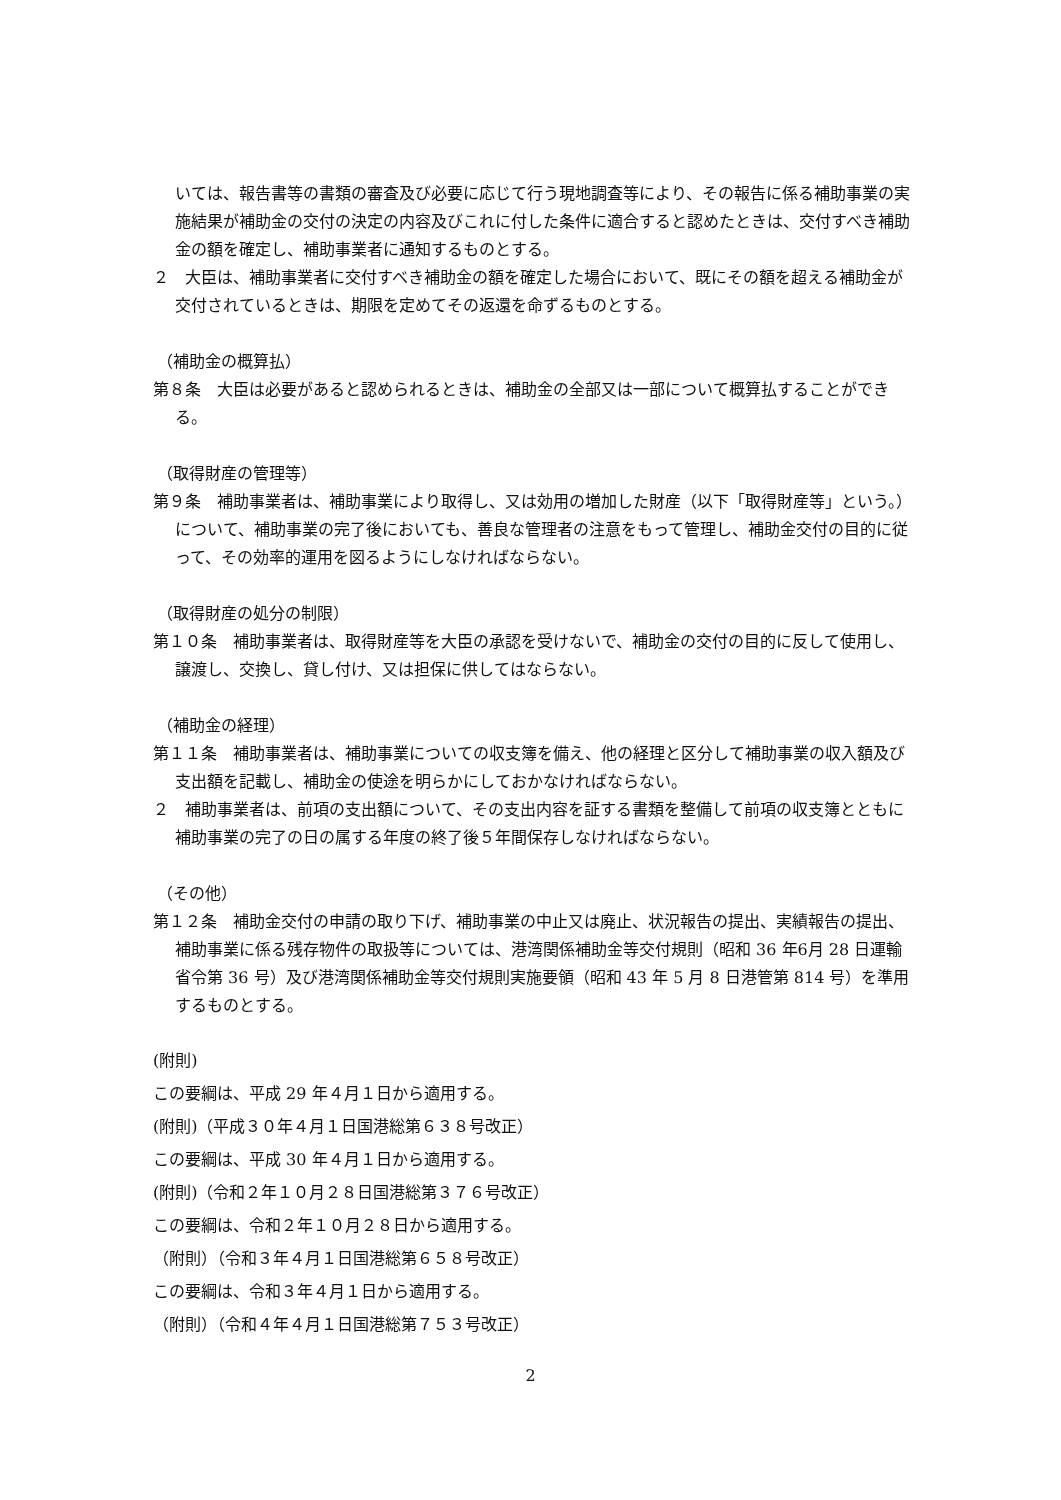いては、報告書等の書類の審査及び必要に応じて行う現地調査等により、その報告に係る補助事業の実施結果が補助金の交付の決定の内容及びこれに付した条件に適合すると認めたときは、交付すべき補助金の額を確定し、補助事業者に通知するものとする。
２　大臣は、補助事業者に交付すべき補助金の額を確定した場合において、既にその額を超える補助金が交付されているときは、期限を定めてその返還を命ずるものとする。
（補助金の概算払）
第８条　大臣は必要があると認められるときは、補助金の全部又は一部について概算払することができる。
（取得財産の管理等）
第９条　補助事業者は、補助事業により取得し、又は効用の増加した財産（以下「取得財産等」という。）について、補助事業の完了後においても、善良な管理者の注意をもって管理し、補助金交付の目的に従って、その効率的運用を図るようにしなければならない。
（取得財産の処分の制限）
第１０条　補助事業者は、取得財産等を大臣の承認を受けないで、補助金の交付の目的に反して使用し、譲渡し、交換し、貸し付け、又は担保に供してはならない。
（補助金の経理）
第１１条　補助事業者は、補助事業についての収支簿を備え、他の経理と区分して補助事業の収入額及び支出額を記載し、補助金の使途を明らかにしておかなければならない。
２　補助事業者は、前項の支出額について、その支出内容を証する書類を整備して前項の収支簿とともに補助事業の完了の日の属する年度の終了後５年間保存しなければならない。
（その他）
第１２条　補助金交付の申請の取り下げ、補助事業の中止又は廃止、状況報告の提出、実績報告の提出、補助事業に係る残存物件の取扱等については、港湾関係補助金等交付規則（昭和 36 年6月 28 日運輸省令第 36 号）及び港湾関係補助金等交付規則実施要領（昭和 43 年 5 月 8 日港管第 814 号）を準用するものとする。
(附則)
この要綱は、平成 29 年４月１日から適用する。
(附則)（平成３０年４月１日国港総第６３８号改正）
この要綱は、平成 30 年４月１日から適用する。
(附則)（令和２年１０月２８日国港総第３７６号改正）
この要綱は、令和２年１０月２８日から適用する。
（附則）（令和３年４月１日国港総第６５８号改正）
この要綱は、令和３年４月１日から適用する。
（附則）（令和４年４月１日国港総第７５３号改正）
2